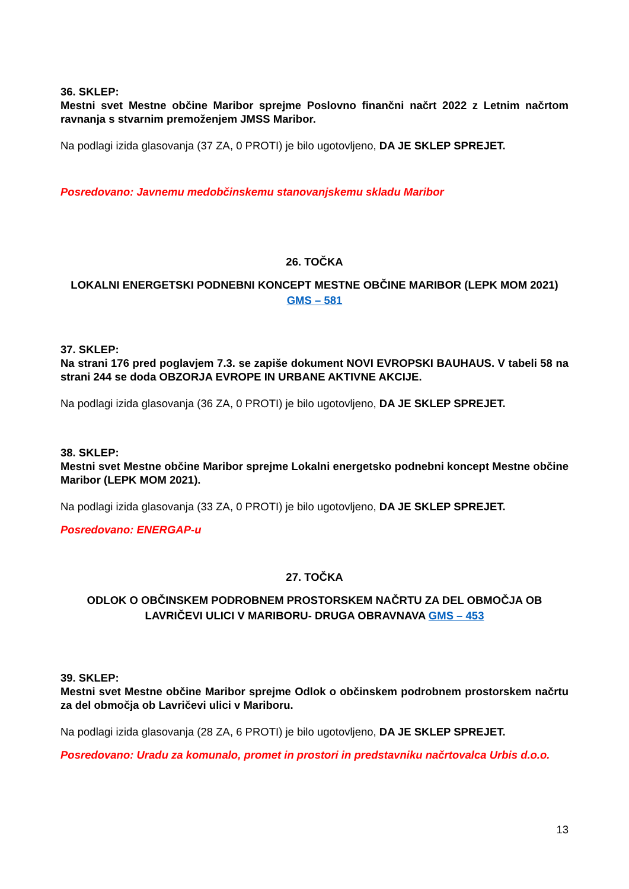36. SKLEP:
Mestni svet Mestne občine Maribor sprejme Poslovno finančni načrt 2022 z Letnim načrtom ravnanja s stvarnim premoženjem JMSS Maribor.
Na podlagi izida glasovanja (37 ZA, 0 PROTI) je bilo ugotovljeno, DA JE SKLEP SPREJET.
Posredovano: Javnemu medobčinskemu stanovanjskemu skladu Maribor
26. TOČKA
LOKALNI ENERGETSKI PODNEBNI KONCEPT MESTNE OBČINE MARIBOR (LEPK MOM 2021) GMS – 581
37. SKLEP:
Na strani 176 pred poglavjem 7.3. se zapiše dokument NOVI EVROPSKI BAUHAUS. V tabeli 58 na strani 244 se doda OBZORJA EVROPE IN URBANE AKTIVNE AKCIJE.
Na podlagi izida glasovanja (36 ZA, 0 PROTI) je bilo ugotovljeno, DA JE SKLEP SPREJET.
38. SKLEP:
Mestni svet Mestne občine Maribor sprejme Lokalni energetsko podnebni koncept Mestne občine Maribor (LEPK MOM 2021).
Na podlagi izida glasovanja (33 ZA, 0 PROTI) je bilo ugotovljeno, DA JE SKLEP SPREJET.
Posredovano: ENERGAP-u
27. TOČKA
ODLOK O OBČINSKEM PODROBNEM PROSTORSKEM NAČRTU ZA DEL OBMOČJA OB LAVRIČEVI ULICI V MARIBORU- DRUGA OBRAVNAVA GMS – 453
39. SKLEP:
Mestni svet Mestne občine Maribor sprejme Odlok o občinskem podrobnem prostorskem načrtu za del območja ob Lavričevi ulici v Mariboru.
Na podlagi izida glasovanja (28 ZA, 6 PROTI) je bilo ugotovljeno, DA JE SKLEP SPREJET.
Posredovano: Uradu za komunalo, promet in prostori in predstavniku načrtovalca Urbis d.o.o.
13